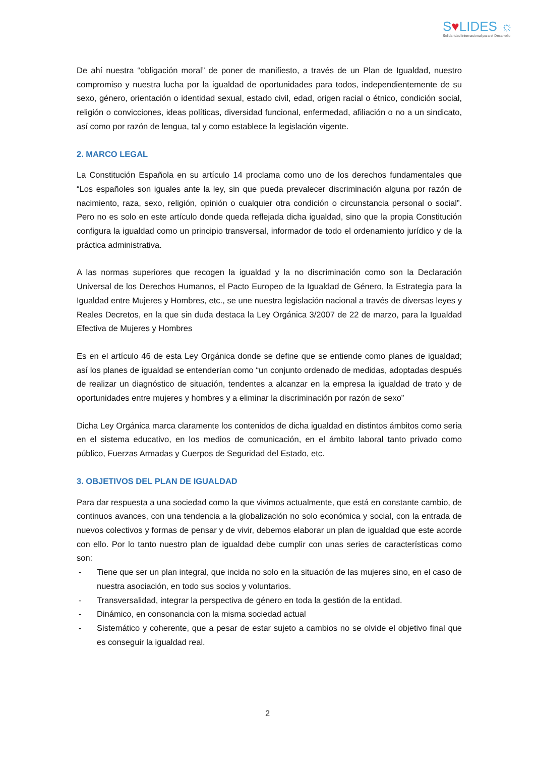S♥LIDES ☼
Solidaridad Internacional para el Desarrollo
De ahí nuestra “obligación moral” de poner de manifiesto, a través de un Plan de Igualdad, nuestro compromiso y nuestra lucha por la igualdad de oportunidades para todos, independientemente de su sexo, género, orientación o identidad sexual, estado civil, edad, origen racial o étnico, condición social, religión o convicciones, ideas políticas, diversidad funcional, enfermedad, afiliación o no a un sindicato, así como por razón de lengua, tal y como establece la legislación vigente.
2. MARCO LEGAL
La Constitución Española en su artículo 14 proclama como uno de los derechos fundamentales que “Los españoles son iguales ante la ley, sin que pueda prevalecer discriminación alguna por razón de nacimiento, raza, sexo, religión, opinión o cualquier otra condición o circunstancia personal o social”. Pero no es solo en este artículo donde queda reflejada dicha igualdad, sino que la propia Constitución configura la igualdad como un principio transversal, informador de todo el ordenamiento jurídico y de la práctica administrativa.
A las normas superiores que recogen la igualdad y la no discriminación como son la Declaración Universal de los Derechos Humanos, el Pacto Europeo de la Igualdad de Género, la Estrategia para la Igualdad entre Mujeres y Hombres, etc., se une nuestra legislación nacional a través de diversas leyes y Reales Decretos, en la que sin duda destaca la Ley Orgánica 3/2007 de 22 de marzo, para la Igualdad Efectiva de Mujeres y Hombres
Es en el artículo 46 de esta Ley Orgánica donde se define que se entiende como planes de igualdad; así los planes de igualdad se entenderían como “un conjunto ordenado de medidas, adoptadas después de realizar un diagnóstico de situación, tendentes a alcanzar en la empresa la igualdad de trato y de oportunidades entre mujeres y hombres y a eliminar la discriminación por razón de sexo”
Dicha Ley Orgánica marca claramente los contenidos de dicha igualdad en distintos ámbitos como seria en el sistema educativo, en los medios de comunicación, en el ámbito laboral tanto privado como público, Fuerzas Armadas y Cuerpos de Seguridad del Estado, etc.
3. OBJETIVOS DEL PLAN DE IGUALDAD
Para dar respuesta a una sociedad como la que vivimos actualmente, que está en constante cambio, de continuos avances, con una tendencia a la globalización no solo económica y social, con la entrada de nuevos colectivos y formas de pensar y de vivir, debemos elaborar un plan de igualdad que este acorde con ello. Por lo tanto nuestro plan de igualdad debe cumplir con unas series de características como son:
- Tiene que ser un plan integral, que incida no solo en la situación de las mujeres sino, en el caso de nuestra asociación, en todo sus socios y voluntarios.
- Transversalidad, integrar la perspectiva de género en toda la gestión de la entidad.
- Dinámico, en consonancia con la misma sociedad actual
- Sistemático y coherente, que a pesar de estar sujeto a cambios no se olvide el objetivo final que es conseguir la igualdad real.
2